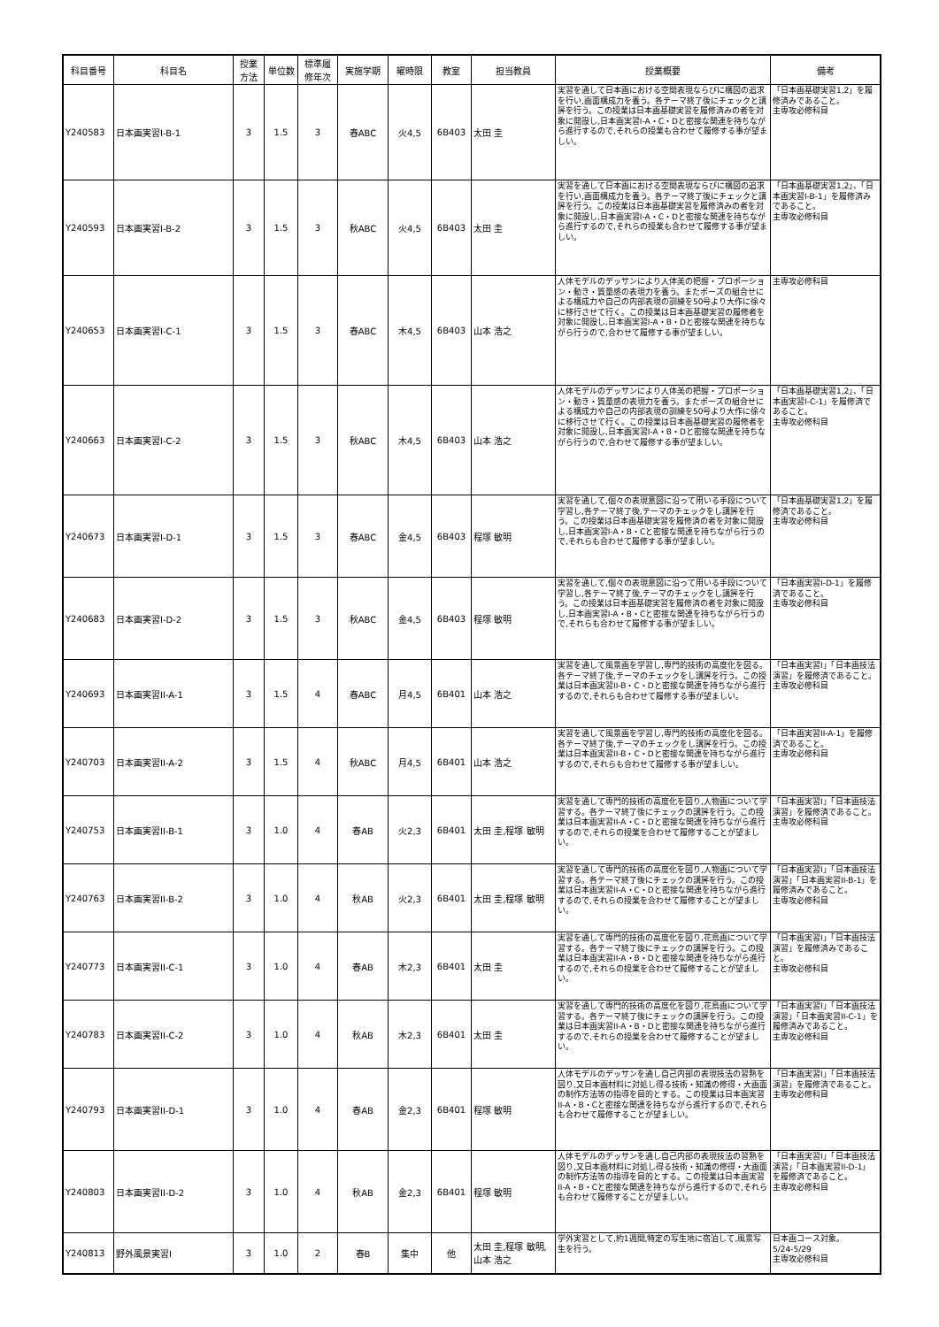| 科目番号 | 科目名 | 授業 方法 | 単位数 | 標準履 修年次 | 実施学期 | 曜時限 | 教室 | 担当教員 | 授業概要 | 備考 |
| --- | --- | --- | --- | --- | --- | --- | --- | --- | --- | --- |
| Y240583 | 日本画実習I-B-1 | 3 | 1.5 | 3 | 春ABC | 火4,5 | 6B403 | 太田 圭 | 実習を通して日本画における空間表現ならびに構図の追求を行い,画面構成力を養う。各テーマ終了後にチェックと講評を行う。この授業は日本画基礎実習を履修済みの者を対象に開設し,日本画実習I-A・C・Dと密接な関連を持ちながら進行するので,それらの授業も合わせて履修する事が望ましい。 | 「日本画基礎実習1,2」を履修済みであること。 主専攻必修科目 |
| Y240593 | 日本画実習I-B-2 | 3 | 1.5 | 3 | 秋ABC | 火4,5 | 6B403 | 太田 圭 | 実習を通して日本画における空間表現ならびに構図の追求を行い,画面構成力を養う。各テーマ終了後にチェックと講評を行う。この授業は日本画基礎実習を履修済みの者を対象に開設し,日本画実習I-A・C・Dと密接な関連を持ちながら進行するので,それらの授業も合わせて履修する事が望ましい。 | 「日本画基礎実習1,2」、「日本画実習I-B-1」を履修済みであること。 主専攻必修科目 |
| Y240653 | 日本画実習I-C-1 | 3 | 1.5 | 3 | 春ABC | 木4,5 | 6B403 | 山本 浩之 | 人体モデルのデッサンにより人体美の把握・プロポーション・動き・質量感の表現力を養う。またポーズの組合せによる構成力や自己の内部表現の訓練を50号より大作に徐々に移行させて行く。この授業は日本画基礎実習の履修者を対象に開設し,日本画実習I-A・B・Dと密接な関連を持ちながら行うので,合わせて履修する事が望ましい。 | 主専攻必修科目 |
| Y240663 | 日本画実習I-C-2 | 3 | 1.5 | 3 | 秋ABC | 木4,5 | 6B403 | 山本 浩之 | 人体モデルのデッサンにより人体美の把握・プロポーション・動き・質量感の表現力を養う。またポーズの組合せによる構成力や自己の内部表現の訓練を50号より大作に徐々に移行させて行く。この授業は日本画基礎実習の履修者を対象に開設し,日本画実習I-A・B・Dと密接な関連を持ちながら行うので,合わせて履修する事が望ましい。 | 「日本画基礎実習1,2」、「日本画実習I-C-1」を履修済であること。 主専攻必修科目 |
| Y240673 | 日本画実習I-D-1 | 3 | 1.5 | 3 | 春ABC | 金4,5 | 6B403 | 程塚 敏明 | 実習を通して,個々の表現意図に沿って用いる手段について学習し,各テーマ終了後,テーマのチェックをし講評を行う。この授業は日本画基礎実習を履修済の者を対象に開設し,日本画実習I-A・B・Cと密接な関連を持ちながら行うので,それらも合わせて履修する事が望ましい。 | 「日本画基礎実習1,2」を履修済であること。 主専攻必修科目 |
| Y240683 | 日本画実習I-D-2 | 3 | 1.5 | 3 | 秋ABC | 金4,5 | 6B403 | 程塚 敏明 | 実習を通して,個々の表現意図に沿って用いる手段について学習し,各テーマ終了後,テーマのチェックをし講評を行う。この授業は日本画基礎実習を履修済の者を対象に開設し,日本画実習I-A・B・Cと密接な関連を持ちながら行うので,それらも合わせて履修する事が望ましい。 | 「日本画実習I-D-1」を履修済であること。 主専攻必修科目 |
| Y240693 | 日本画実習II-A-1 | 3 | 1.5 | 4 | 春ABC | 月4,5 | 6B401 | 山本 浩之 | 実習を通して風景画を学習し,専門的技術の高度化を図る。各テーマ終了後,テーマのチェックをし講評を行う。この授業は日本画実習II-B・C・Dと密接な関連を持ちながら進行するので,それらも合わせて履修する事が望ましい。 | 「日本画実習I」「日本画技法演習」を履修済であること。 主専攻必修科目 |
| Y240703 | 日本画実習II-A-2 | 3 | 1.5 | 4 | 秋ABC | 月4,5 | 6B401 | 山本 浩之 | 実習を通して風景画を学習し,専門的技術の高度化を図る。各テーマ終了後,テーマのチェックをし講評を行う。この授業は日本画実習II-B・C・Dと密接な関連を持ちながら進行するので,それらも合わせて履修する事が望ましい。 | 「日本画実習II-A-1」を履修済であること。 主専攻必修科目 |
| Y240753 | 日本画実習II-B-1 | 3 | 1.0 | 4 | 春AB | 火2,3 | 6B401 | 太田 圭,程塚 敏明 | 実習を通して専門的技術の高度化を図り,人物画について学習する。各テーマ終了後にチェックの講評を行う。この授業は日本画実習II-A・C・Dと密接な関連を持ちながら進行するので,それらの授業を合わせて履修することが望ましい。 | 「日本画実習I」「日本画技法演習」を履修済であること。 主専攻必修科目 |
| Y240763 | 日本画実習II-B-2 | 3 | 1.0 | 4 | 秋AB | 火2,3 | 6B401 | 太田 圭,程塚 敏明 | 実習を通して専門的技術の高度化を図り,人物画について学習する。各テーマ終了後にチェックの講評を行う。この授業は日本画実習II-A・C・Dと密接な関連を持ちながら進行するので,それらの授業を合わせて履修することが望ましい。 | 「日本画実習I」「日本画技法演習」「日本画実習II-B-1」を履修済みであること。 主専攻必修科目 |
| Y240773 | 日本画実習II-C-1 | 3 | 1.0 | 4 | 春AB | 木2,3 | 6B401 | 太田 圭 | 実習を通して専門的技術の高度化を図り,花鳥画について学習する。各テーマ終了後にチェックの講評を行う。この授業は日本画実習II-A・B・Dと密接な関連を持ちながら進行するので,それらの授業を合わせて履修することが望ましい。 | 「日本画実習I」「日本画技法演習」を履修済みであること。 主専攻必修科目 |
| Y240783 | 日本画実習II-C-2 | 3 | 1.0 | 4 | 秋AB | 木2,3 | 6B401 | 太田 圭 | 実習を通して専門的技術の高度化を図り,花鳥画について学習する。各テーマ終了後にチェックの講評を行う。この授業は日本画実習II-A・B・Dと密接な関連を持ちながら進行するので,それらの授業を合わせて履修することが望ましい。 | 「日本画実習I」「日本画技法演習」「日本画実習II-C-1」を履修済みであること。 主専攻必修科目 |
| Y240793 | 日本画実習II-D-1 | 3 | 1.0 | 4 | 春AB | 金2,3 | 6B401 | 程塚 敏明 | 人体モデルのデッサンを通し自己内部の表現技法の習熟を図り,又日本画材料に対処し得る技術・知識の修得・大画面の制作方法等の指導を目的とする。この授業は日本画実習II-A・B・Cと密接な関連を持ちながら進行するので,それらも合わせて履修することが望ましい。 | 「日本画実習I」「日本画技法演習」を履修済であること。 主専攻必修科目 |
| Y240803 | 日本画実習II-D-2 | 3 | 1.0 | 4 | 秋AB | 金2,3 | 6B401 | 程塚 敏明 | 人体モデルのデッサンを通し自己内部の表現技法の習熟を図り,又日本画材料に対処し得る技術・知識の修得・大画面の制作方法等の指導を目的とする。この授業は日本画実習II-A・B・Cと密接な関連を持ちながら進行するので,それらも合わせて履修することが望ましい。 | 「日本画実習I」「日本画技法演習」「日本画実習II-D-1」を履修済であること。 主専攻必修科目 |
| Y240813 | 野外風景実習I | 3 | 1.0 | 2 | 春B | 集中 | 他 | 太田 圭,程塚 敏明,山本 浩之 | 学外実習として,約1週間,特定の写生地に宿泊して,風景写生を行う。 | 日本画コース対象。 5/24-5/29 主専攻必修科目 |